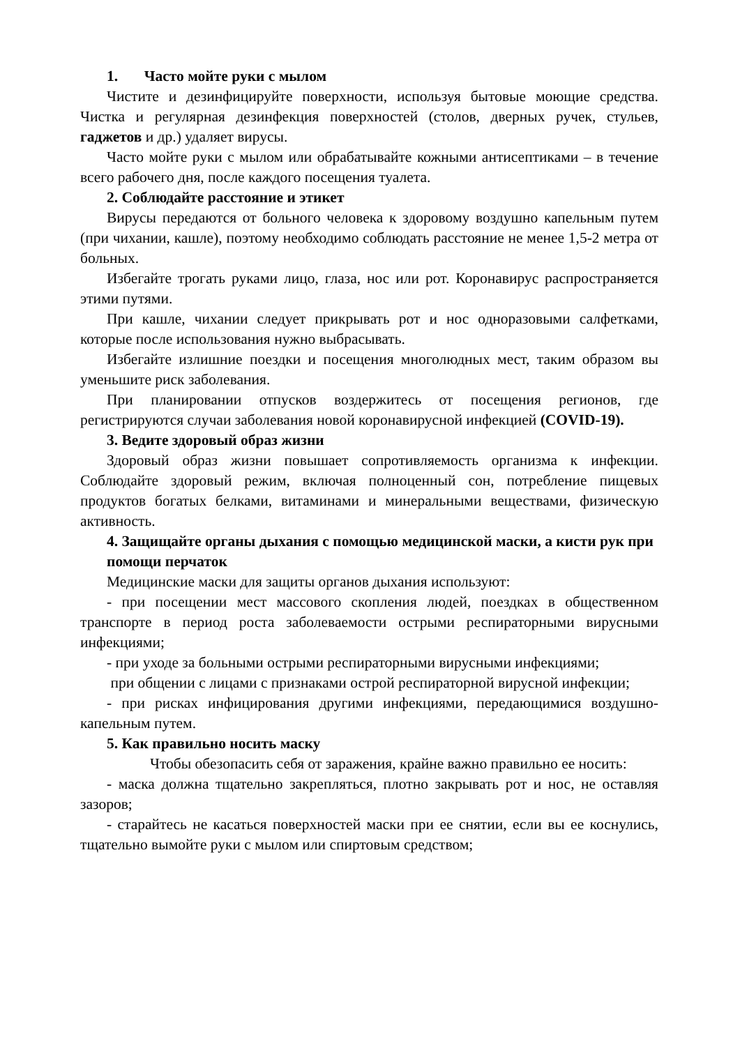1. Часто мойте руки с мылом
Чистите и дезинфицируйте поверхности, используя бытовые моющие средства. Чистка и регулярная дезинфекция поверхностей (столов, дверных ручек, стульев, гаджетов и др.) удаляет вирусы.
Часто мойте руки с мылом или обрабатывайте кожными антисептиками – в течение всего рабочего дня, после каждого посещения туалета.
2. Соблюдайте расстояние и этикет
Вирусы передаются от больного человека к здоровому воздушно капельным путем (при чихании, кашле), поэтому необходимо соблюдать расстояние не менее 1,5-2 метра от больных.
Избегайте трогать руками лицо, глаза, нос или рот. Коронавирус распространяется этими путями.
При кашле, чихании следует прикрывать рот и нос одноразовыми салфетками, которые после использования нужно выбрасывать.
Избегайте излишние поездки и посещения многолюдных мест, таким образом вы уменьшите риск заболевания.
При планировании отпусков воздержитесь от посещения регионов, где регистрируются случаи заболевания новой коронавирусной инфекцией (COVID-19).
3. Ведите здоровый образ жизни
Здоровый образ жизни повышает сопротивляемость организма к инфекции. Соблюдайте здоровый режим, включая полноценный сон, потребление пищевых продуктов богатых белками, витаминами и минеральными веществами, физическую активность.
4. Защищайте органы дыхания с помощью медицинской маски, а кисти рук при помощи перчаток
Медицинские маски для защиты органов дыхания используют:
- при посещении мест массового скопления людей, поездках в общественном транспорте в период роста заболеваемости острыми респираторными вирусными инфекциями;
- при уходе за больными острыми респираторными вирусными инфекциями;
при общении с лицами с признаками острой респираторной вирусной инфекции;
- при рисках инфицирования другими инфекциями, передающимися воздушно-капельным путем.
5. Как правильно носить маску
Чтобы обезопасить себя от заражения, крайне важно правильно ее носить:
- маска должна тщательно закрепляться, плотно закрывать рот и нос, не оставляя зазоров;
- старайтесь не касаться поверхностей маски при ее снятии, если вы ее коснулись, тщательно вымойте руки с мылом или спиртовым средством;